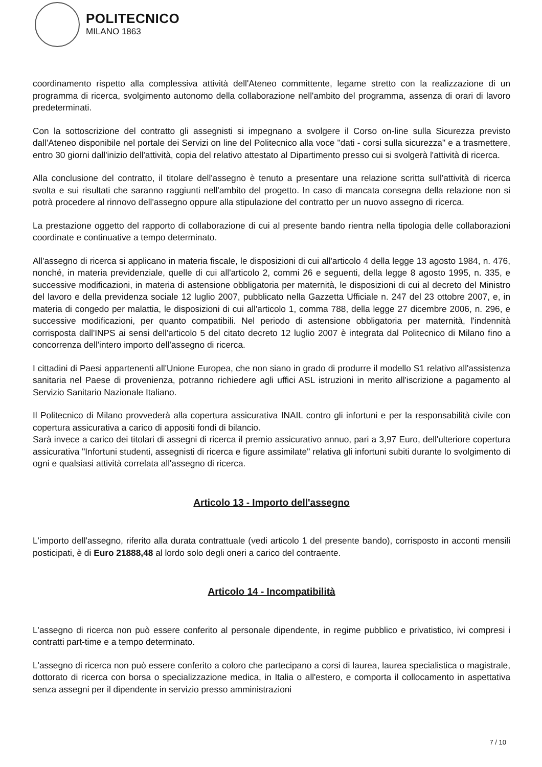POLITECNICO
MILANO 1863
coordinamento rispetto alla complessiva attività dell'Ateneo committente, legame stretto con la realizzazione di un programma di ricerca, svolgimento autonomo della collaborazione nell'ambito del programma, assenza di orari di lavoro predeterminati.
Con la sottoscrizione del contratto gli assegnisti si impegnano a svolgere il Corso on-line sulla Sicurezza previsto dall'Ateneo disponibile nel portale dei Servizi on line del Politecnico alla voce "dati - corsi sulla sicurezza" e a trasmettere, entro 30 giorni dall'inizio dell'attività, copia del relativo attestato al Dipartimento presso cui si svolgerà l'attività di ricerca.
Alla conclusione del contratto, il titolare dell'assegno è tenuto a presentare una relazione scritta sull'attività di ricerca svolta e sui risultati che saranno raggiunti nell'ambito del progetto. In caso di mancata consegna della relazione non si potrà procedere al rinnovo dell'assegno oppure alla stipulazione del contratto per un nuovo assegno di ricerca.
La prestazione oggetto del rapporto di collaborazione di cui al presente bando rientra nella tipologia delle collaborazioni coordinate e continuative a tempo determinato.
All'assegno di ricerca si applicano in materia fiscale, le disposizioni di cui all'articolo 4 della legge 13 agosto 1984, n. 476, nonché, in materia previdenziale, quelle di cui all'articolo 2, commi 26 e seguenti, della legge 8 agosto 1995, n. 335, e successive modificazioni, in materia di astensione obbligatoria per maternità, le disposizioni di cui al decreto del Ministro del lavoro e della previdenza sociale 12 luglio 2007, pubblicato nella Gazzetta Ufficiale n. 247 del 23 ottobre 2007, e, in materia di congedo per malattia, le disposizioni di cui all'articolo 1, comma 788, della legge 27 dicembre 2006, n. 296, e successive modificazioni, per quanto compatibili. Nel periodo di astensione obbligatoria per maternità, l'indennità corrisposta dall'INPS ai sensi dell'articolo 5 del citato decreto 12 luglio 2007 è integrata dal Politecnico di Milano fino a concorrenza dell'intero importo dell'assegno di ricerca.
I cittadini di Paesi appartenenti all'Unione Europea, che non siano in grado di produrre il modello S1 relativo all'assistenza sanitaria nel Paese di provenienza, potranno richiedere agli uffici ASL istruzioni in merito all'iscrizione a pagamento al Servizio Sanitario Nazionale Italiano.
Il Politecnico di Milano provvederà alla copertura assicurativa INAIL contro gli infortuni e per la responsabilità civile con copertura assicurativa a carico di appositi fondi di bilancio.
Sarà invece a carico dei titolari di assegni di ricerca il premio assicurativo annuo, pari a 3,97 Euro, dell'ulteriore copertura assicurativa "Infortuni studenti, assegnisti di ricerca e figure assimilate" relativa gli infortuni subiti durante lo svolgimento di ogni e qualsiasi attività correlata all'assegno di ricerca.
Articolo 13 - Importo dell'assegno
L'importo dell'assegno, riferito alla durata contrattuale (vedi articolo 1 del presente bando), corrisposto in acconti mensili posticipati, è di Euro 21888,48 al lordo solo degli oneri a carico del contraente.
Articolo 14 - Incompatibilità
L'assegno di ricerca non può essere conferito al personale dipendente, in regime pubblico e privatistico, ivi compresi i contratti part-time e a tempo determinato.
L'assegno di ricerca non può essere conferito a coloro che partecipano a corsi di laurea, laurea specialistica o magistrale, dottorato di ricerca con borsa o specializzazione medica, in Italia o all'estero, e comporta il collocamento in aspettativa senza assegni per il dipendente in servizio presso amministrazioni
7 / 10